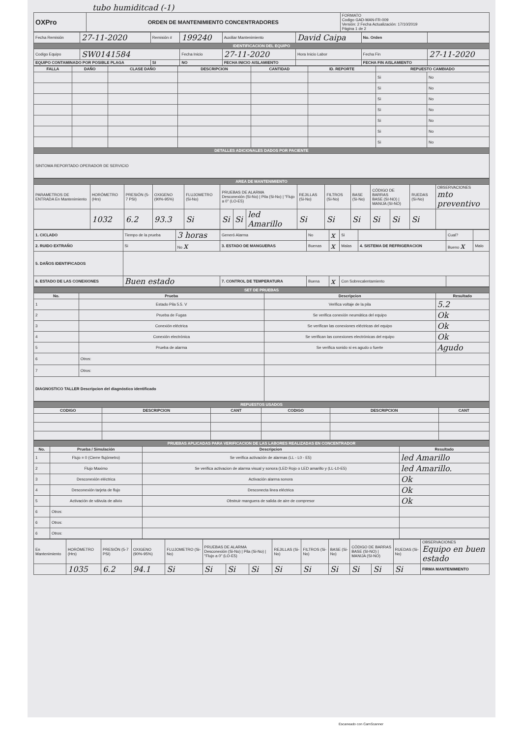tubo humiditcad (-1)
| OXPro | ORDEN DE MANTENIMIENTO CONCENTRADORES | FORMATO Codigo GAD-MAN-FR-009 Versión: 2 Fecha Actualización: 17/10/2019 Página 1 de 2 |
| Fecha Remisión | 27-11-2020 | Remisión # | 199240 | Auxiliar Mantenimiento | David Caipa | No. Orden | |
| IDENTIFICACION DEL EQUIPO | | | | | | | |
| Codigo Equipo | SW0141584 | | Fecha Inicio | 27-11-2020 | Hora Inicio Labor | Fecha Fin | 27-11-2020 |
| EQUIPO CONTAMINADO POR POSIBLE PLAGA | | SI | NO | FECHA INICIO AISLAMIENTO | | FECHA FIN AISLAMIENTO | |
| FALLA | DAÑO | CLASE DAÑO | DESCRIPCION | CANTIDAD | ID. REPORTE | REPUESTO CAMBIADO | |
| --- | --- | --- | --- | --- | --- | --- | --- |
| | | | | | | Si | No |
| | | | | | | Si | No |
| | | | | | | Si | No |
| | | | | | | Si | No |
| | | | | | | Si | No |
| | | | | | | Si | No |
| | | | | | | Si | No |
| DETALLES ADICIONALES DADOS POR PACIENTE | | | | | | | |
| SINTOMA REPORTADO OPERADOR DE SERVICIO | | | | | | | |
| AREA DE MANTENIMIENTO | | | | | | | | | | | | | | |
| PARAMETROS DE ENTRADA En Mantenimiento | HORÓMETRO (Hrs) | PRESIÓN (5-7 PSI) | OXIGENO (90%-95%) | FLUJOMETRO (Si-No) | PRUEBAS DE ALARMA Desconexión (Si-No) / Pila (Si-No) / "Flujo a 0" (LO-E5) | | | REJILLAS (Si-No) | FILTROS (Si-No) | BASE (Si-No) | CÓDIGO DE BARRAS BASE (SI-NO) / MANIJA (SI-NO) | | RUEDAS (Si-No) | OBSERVACIONES mto preventivo |
| | 1032 | 6.2 | 93.3 | Si | Si | Si | led Amarillo | Si | Si | Si | Si | Si | Si | |
| 1. CICLADO | Tiempo de la prueba | 3 horas | Generó Alarma | No | x | Si | | Cual? | |
| 2. RUIDO EXTRAÑO | Si | No x | 3. ESTADO DE MANGUERAS | Buenas | x | Malas | 4. SISTEMA DE REFRIGERACION | Bueno x | Malo |
| 5. DAÑOS IDENTIFICADOS | | | | | | | | | |
| 6. ESTADO DE LAS CONEXIONES | Buen estado | | 7. CONTROL DE TEMPERATURA | Buena | x | Con Sobrecalentamiento | | | |
| SET DE PRUEBAS | | | |
| No. | Prueba | Descripcion | Resultado |
| 1 | Estado Pila 5.5. V | Verifica voltaje de la pila | 5.2 |
| 2 | Prueba de Fugas | Se verifica conexión neumática del equipo | Ok |
| 3 | Conexión eléctrica | Se verifican las conexiones eléctricas del equipo | Ok |
| 4 | Conexión electrónica | Se verifican las conexiones electrónicas del equipo | Ok |
| 5 | Prueba de alarma | Se verifica sonido si es agudo o fuerte | Agudo |
| 6 | Otros: | | |
| 7 | Otros: | | |
| DIAGNOSTICO TALLER Descripcion del diagnóstico identificado | | | |
| REPUESTOS USADOS | | | | | |
| CODIGO | DESCRIPCION | CANT | CODIGO | DESCRIPCION | CANT |
| PRUEBAS APLICADAS PARA VERIFICACION DE LAS LABORES REALIZADAS EN CONCENTRADOR | | | |
| No. | Prueba / Simulación | Descripcion | Resultado |
| 1 | Flujo = 0 (Cierre flujómetro) | Se verifica activación de alarmas (LL - L0 - E5) | led Amarillo |
| 2 | Flujo Maximo | Se verifica activacion de alarma visual y sonora (LED Rojo o LED amarillo y (LL-L0-E5) | led Amarillo. |
| 3 | Desconexión eléctrica | Activación alarma sonora | Ok |
| 4 | Desconexión tarjeta de flujo | Desconecta linea eléctrica | Ok |
| 5 | Activación de válvula de alivio | Obstruir manguera de salida de aire de compresor | Ok |
| 6 | Otros: | | |
| 6 | Otros: | | |
| 6 | Otros: | | |
| En Mantenimiento | HORÓMETRO (Hrs) | PRESIÓN (5-7 PSI) | OXIGENO (90%-95%) | FLUJOMETRO (Si-No) | PRUEBAS DE ALARMA Desconexión (Si-No) / Pila (Si-No) / "Flujo a 0" (LO-E5) | | | REJILLAS (Si-No) | FILTROS (Si-No) | BASE (Si-No) | CÓDIGO DE BARRAS BASE (SI-NO) / MANIJA (SI-NO) | | RUEDAS (Si-No) | OBSERVACIONES Equipo en buen estado |
| | 1035 | 6.2 | 94.1 | Si | Si | Si | Si | Si | Si | Si | Si | Si | Si | FIRMA MANTENIMIENTO |
Escaneado con CamScanner